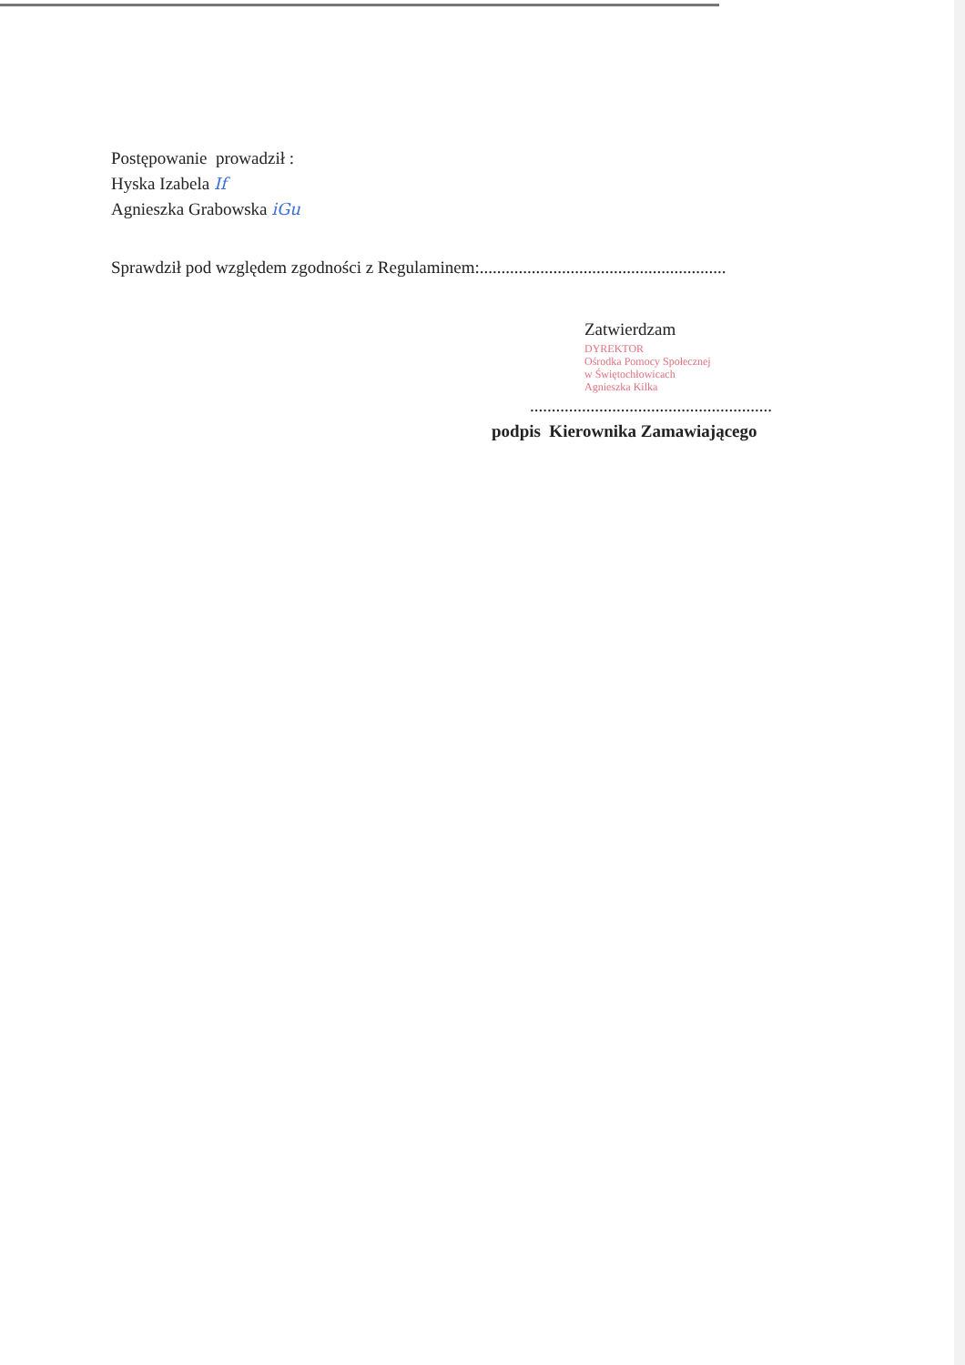Postępowanie prowadził :
Hyska Izabela If
Agnieszka Grabowska iGu
Sprawdził pod względem zgodności z Regulaminem:.........................................................
Zatwierdzam
DYREKTOR
Ośrodka Pomocy Społecznej
w Świętochłowicach
Agnieszka Kilka
........................................................
podpis Kierownika Zamawiającego